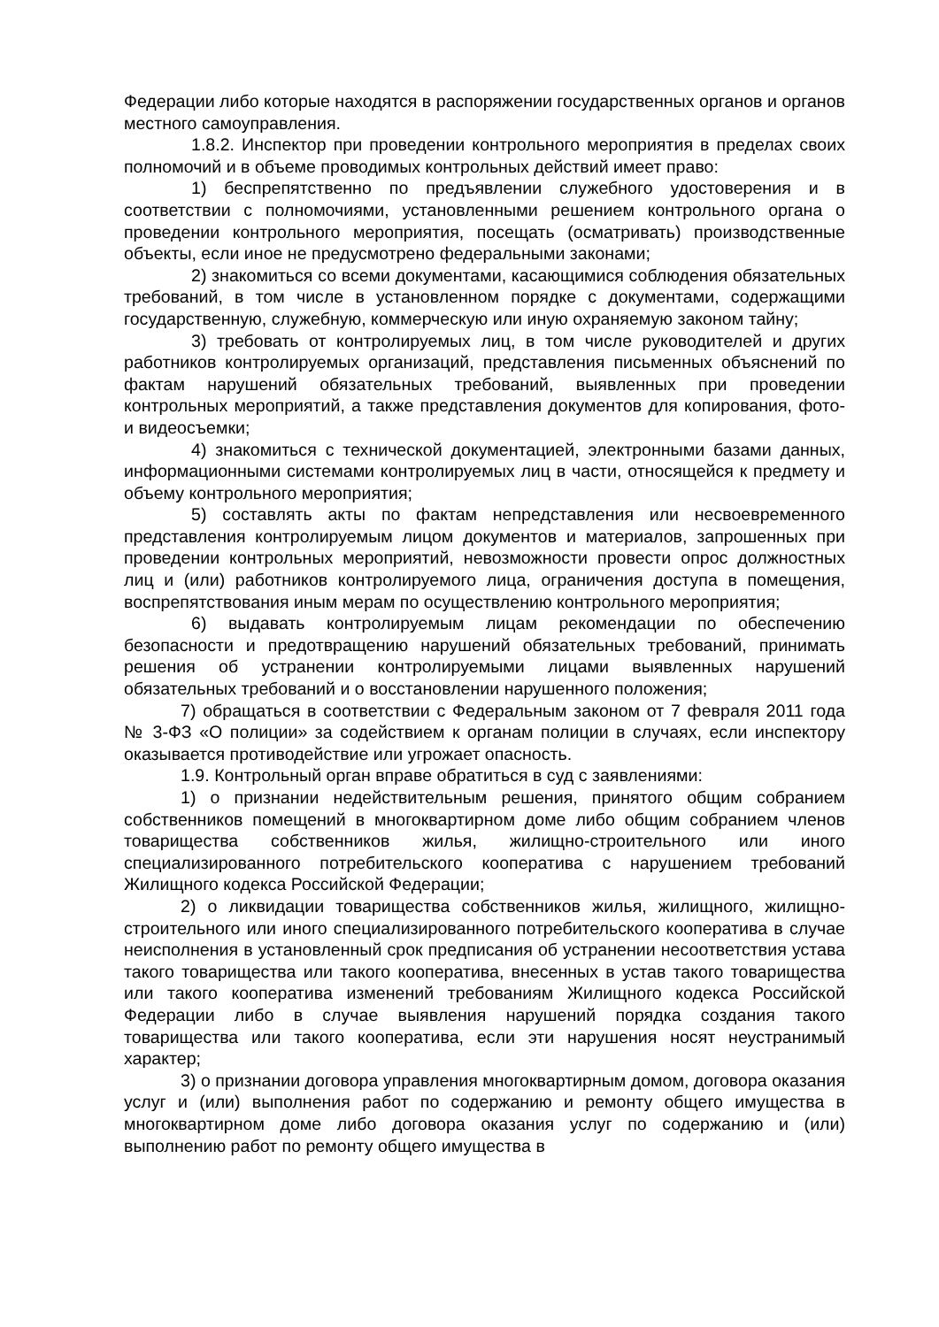Федерации либо которые находятся в распоряжении государственных органов и органов местного самоуправления.
1.8.2. Инспектор при проведении контрольного мероприятия в пределах своих полномочий и в объеме проводимых контрольных действий имеет право:
1) беспрепятственно по предъявлении служебного удостоверения и в соответствии с полномочиями, установленными решением контрольного органа о проведении контрольного мероприятия, посещать (осматривать) производственные объекты, если иное не предусмотрено федеральными законами;
2) знакомиться со всеми документами, касающимися соблюдения обязательных требований, в том числе в установленном порядке с документами, содержащими государственную, служебную, коммерческую или иную охраняемую законом тайну;
3) требовать от контролируемых лиц, в том числе руководителей и других работников контролируемых организаций, представления письменных объяснений по фактам нарушений обязательных требований, выявленных при проведении контрольных мероприятий, а также представления документов для копирования, фото- и видеосъемки;
4) знакомиться с технической документацией, электронными базами данных, информационными системами контролируемых лиц в части, относящейся к предмету и объему контрольного мероприятия;
5) составлять акты по фактам непредставления или несвоевременного представления контролируемым лицом документов и материалов, запрошенных при проведении контрольных мероприятий, невозможности провести опрос должностных лиц и (или) работников контролируемого лица, ограничения доступа в помещения, воспрепятствования иным мерам по осуществлению контрольного мероприятия;
6) выдавать контролируемым лицам рекомендации по обеспечению безопасности и предотвращению нарушений обязательных требований, принимать решения об устранении контролируемыми лицами выявленных нарушений обязательных требований и о восстановлении нарушенного положения;
7) обращаться в соответствии с Федеральным законом от 7 февраля 2011 года № 3-ФЗ «О полиции» за содействием к органам полиции в случаях, если инспектору оказывается противодействие или угрожает опасность.
1.9. Контрольный орган вправе обратиться в суд с заявлениями:
1) о признании недействительным решения, принятого общим собранием собственников помещений в многоквартирном доме либо общим собранием членов товарищества собственников жилья, жилищно-строительного или иного специализированного потребительского кооператива с нарушением требований Жилищного кодекса Российской Федерации;
2) о ликвидации товарищества собственников жилья, жилищного, жилищно-строительного или иного специализированного потребительского кооператива в случае неисполнения в установленный срок предписания об устранении несоответствия устава такого товарищества или такого кооператива, внесенных в устав такого товарищества или такого кооператива изменений требованиям Жилищного кодекса Российской Федерации либо в случае выявления нарушений порядка создания такого товарищества или такого кооператива, если эти нарушения носят неустранимый характер;
3) о признании договора управления многоквартирным домом, договора оказания услуг и (или) выполнения работ по содержанию и ремонту общего имущества в многоквартирном доме либо договора оказания услуг по содержанию и (или) выполнению работ по ремонту общего имущества в